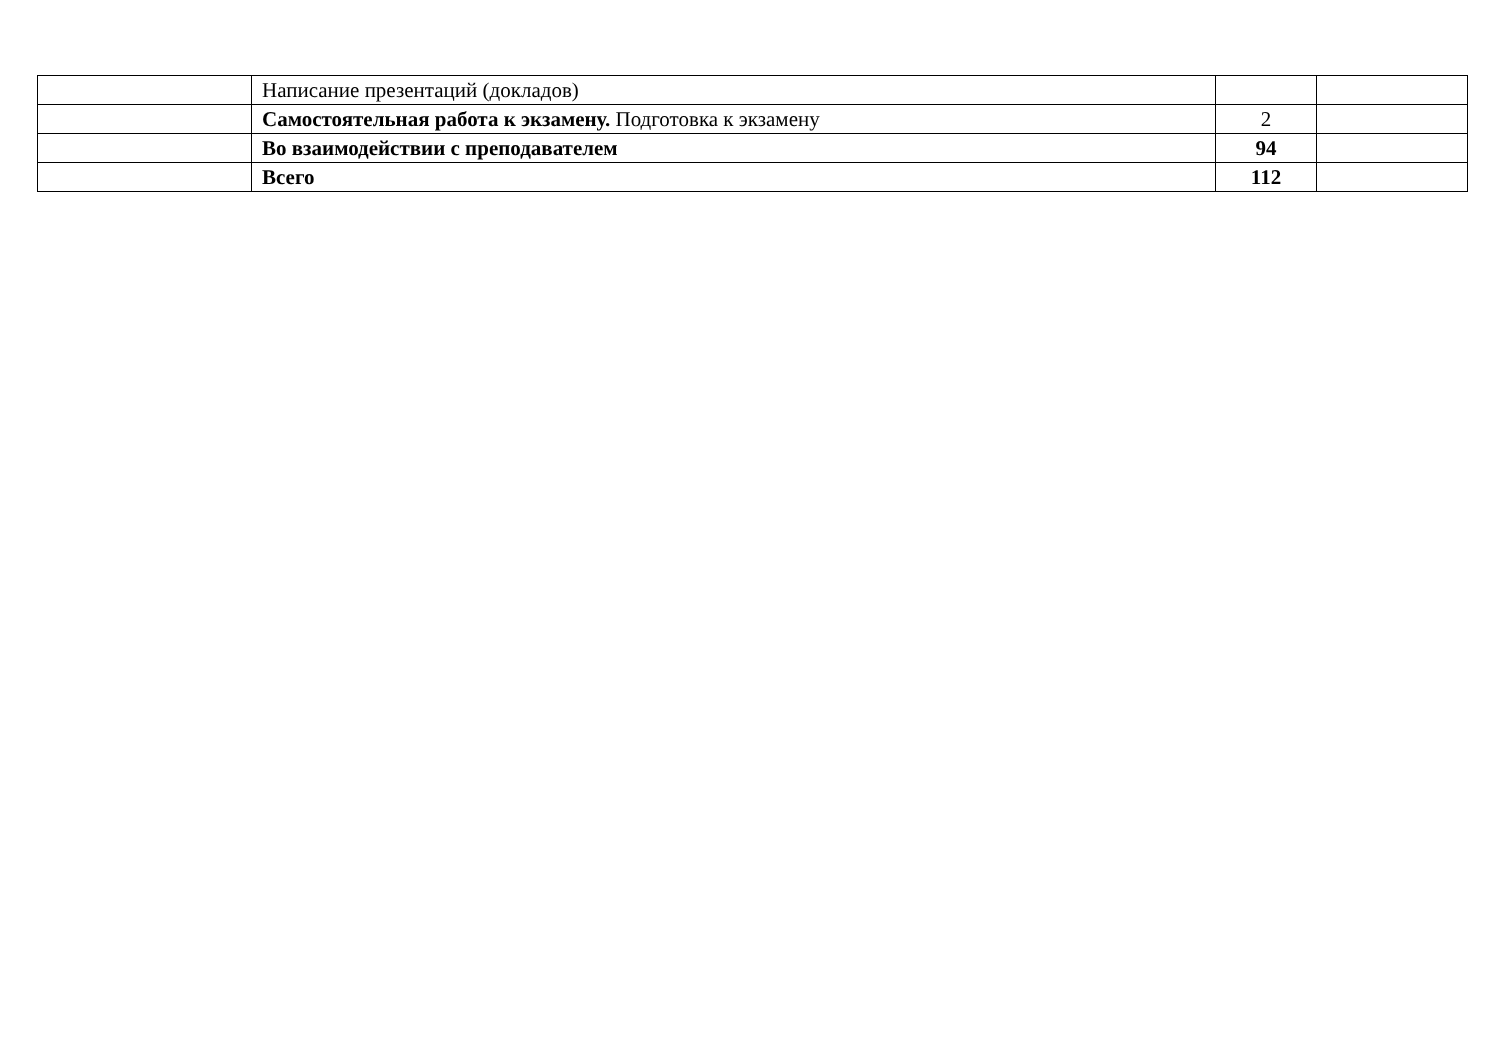| | Написание презентаций (докладов) | | |
| | Самостоятельная работа к экзамену. Подготовка к экзамену | 2 | |
| | Во взаимодействии с преподавателем | 94 | |
| | Всего | 112 | |